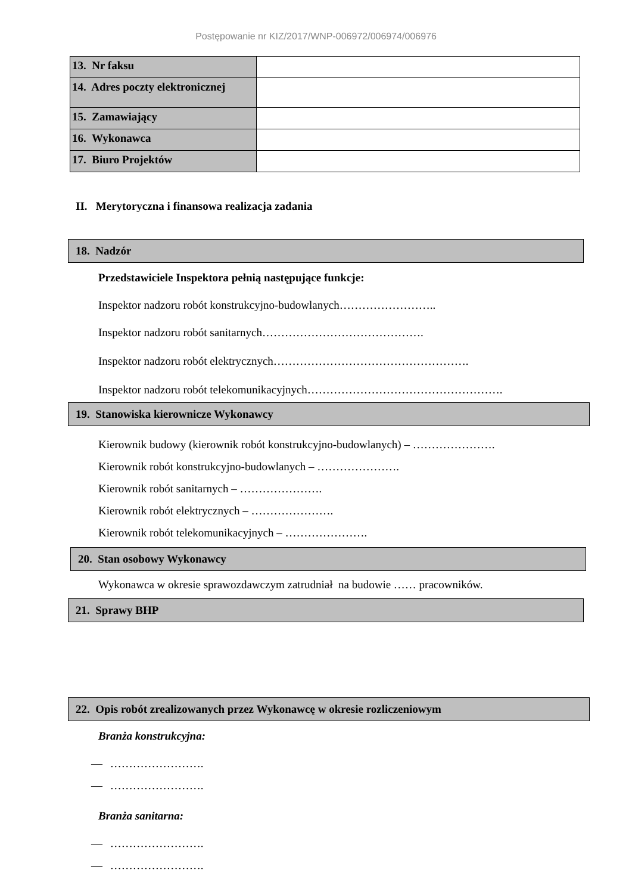Postępowanie nr KIZ/2017/WNP-006972/006974/006976
| 13. Nr faksu | |
| 14. Adres poczty elektronicznej | |
| 15. Zamawiający | |
| 16. Wykonawca | |
| 17. Biuro Projektów | |
II. Merytoryczna i finansowa realizacja zadania
18. Nadzór
Przedstawiciele Inspektora pełnią następujące funkcje:
Inspektor nadzoru robót konstrukcyjno-budowlanych……………………..
Inspektor nadzoru robót sanitarnych…………………………………….
Inspektor nadzoru robót elektrycznych…………………………………………….
Inspektor nadzoru robót telekomunikacyjnych…………………………………………….
19. Stanowiska kierownicze Wykonawcy
Kierownik budowy (kierownik robót konstrukcyjno-budowlanych) – ………………….
Kierownik robót konstrukcyjno-budowlanych – ………………….
Kierownik robót sanitarnych – ………………….
Kierownik robót elektrycznych – ………………….
Kierownik robót telekomunikacyjnych – ………………….
20. Stan osobowy Wykonawcy
Wykonawca w okresie sprawozdawczym zatrudniał na budowie …… pracowników.
21. Sprawy BHP
22. Opis robót zrealizowanych przez Wykonawcę w okresie rozliczeniowym
Branża konstrukcyjna:
— …………………….
— …………………….
Branża sanitarna:
— …………………….
— …………………….